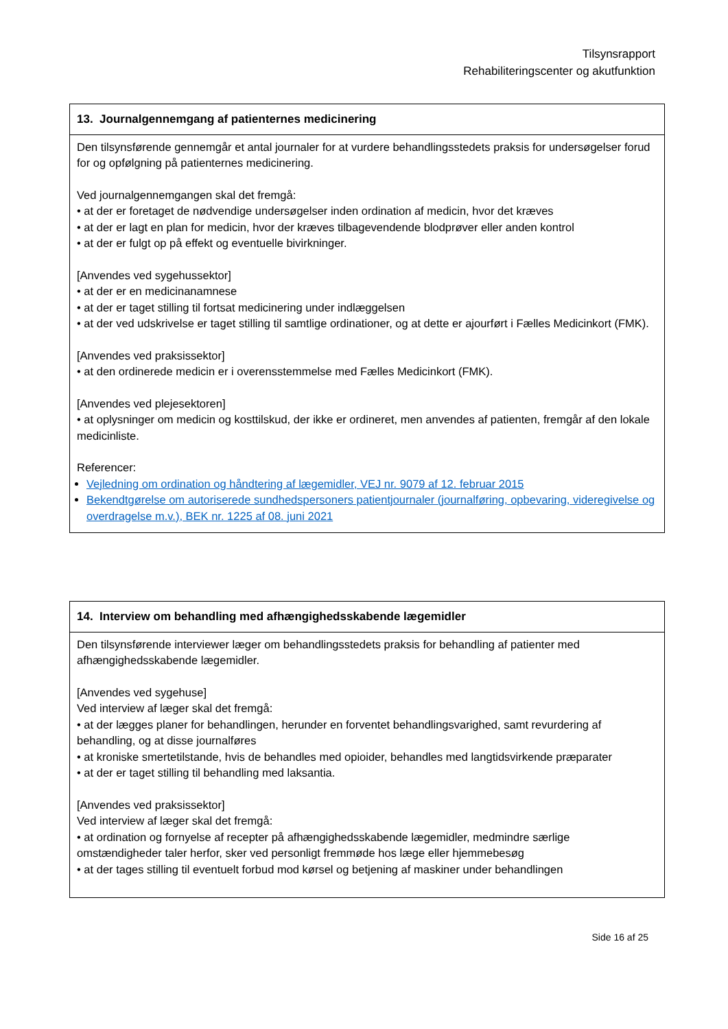Tilsynsrapport
Rehabiliteringscenter og akutfunktion
| 13. Journalgennemgang af patienternes medicinering |
| --- |
| Den tilsynsførende gennemgår et antal journaler for at vurdere behandlingsstedets praksis for undersøgelser forud for og opfølgning på patienternes medicinering. Ved journalgennemgangen skal det fremgå: • at der er foretaget de nødvendige undersøgelser inden ordination af medicin, hvor det kræves • at der er lagt en plan for medicin, hvor der kræves tilbagevendende blodprøver eller anden kontrol • at der er fulgt op på effekt og eventuelle bivirkninger. [Anvendes ved sygehussektor] • at der er en medicinanamnese • at der er taget stilling til fortsat medicinering under indlæggelsen • at der ved udskrivelse er taget stilling til samtlige ordinationer, og at dette er ajourført i Fælles Medicinkort (FMK). [Anvendes ved praksissektor] • at den ordinerede medicin er i overensstemmelse med Fælles Medicinkort (FMK). [Anvendes ved plejesektoren] • at oplysninger om medicin og kosttilskud, der ikke er ordineret, men anvendes af patienten, fremgår af den lokale medicinliste. Referencer: Vejledning om ordination og håndtering af lægemidler, VEJ nr. 9079 af 12. februar 2015 Bekendtgørelse om autoriserede sundhedspersoners patientjournaler (journalføring, opbevaring, videregivelse og overdragelse m.v.), BEK nr. 1225 af 08. juni 2021 |
| 14. Interview om behandling med afhængighedsskabende lægemidler |
| --- |
| Den tilsynsførende interviewer læger om behandlingsstedets praksis for behandling af patienter med afhængighedsskabende lægemidler. [Anvendes ved sygehuse] Ved interview af læger skal det fremgå: • at der lægges planer for behandlingen, herunder en forventet behandlingsvarighed, samt revurdering af behandling, og at disse journalføres • at kroniske smertetilstande, hvis de behandles med opioider, behandles med langtidsvirkende præparater • at der er taget stilling til behandling med laksantia. [Anvendes ved praksissektor] Ved interview af læger skal det fremgå: • at ordination og fornyelse af recepter på afhængighedsskabende lægemidler, medmindre særlige omstændigheder taler herfor, sker ved personligt fremmøde hos læge eller hjemmebesøg • at der tages stilling til eventuelt forbud mod kørsel og betjening af maskiner under behandlingen |
Side 16 af 25